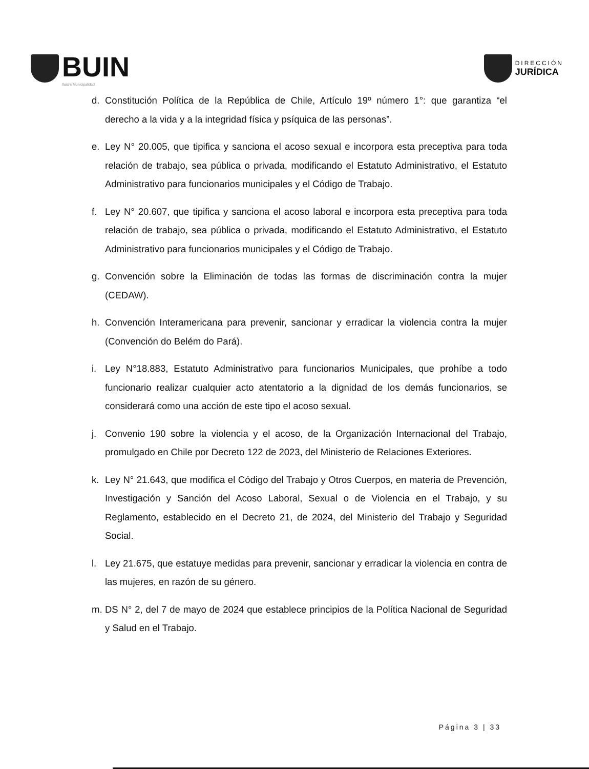BUIN
Ilustre Municipalidad
DIRECCIÓN
JURÍDICA
d. Constitución Política de la República de Chile, Artículo 19º número 1°: que garantiza “el derecho a la vida y a la integridad física y psíquica de las personas”.
e. Ley N° 20.005, que tipifica y sanciona el acoso sexual e incorpora esta preceptiva para toda relación de trabajo, sea pública o privada, modificando el Estatuto Administrativo, el Estatuto Administrativo para funcionarios municipales y el Código de Trabajo.
f. Ley N° 20.607, que tipifica y sanciona el acoso laboral e incorpora esta preceptiva para toda relación de trabajo, sea pública o privada, modificando el Estatuto Administrativo, el Estatuto Administrativo para funcionarios municipales y el Código de Trabajo.
g. Convención sobre la Eliminación de todas las formas de discriminación contra la mujer (CEDAW).
h. Convención Interamericana para prevenir, sancionar y erradicar la violencia contra la mujer (Convención do Belém do Pará).
i. Ley N°18.883, Estatuto Administrativo para funcionarios Municipales, que prohíbe a todo funcionario realizar cualquier acto atentatorio a la dignidad de los demás funcionarios, se considerará como una acción de este tipo el acoso sexual.
j. Convenio 190 sobre la violencia y el acoso, de la Organización Internacional del Trabajo, promulgado en Chile por Decreto 122 de 2023, del Ministerio de Relaciones Exteriores.
k. Ley N° 21.643, que modifica el Código del Trabajo y Otros Cuerpos, en materia de Prevención, Investigación y Sanción del Acoso Laboral, Sexual o de Violencia en el Trabajo, y su Reglamento, establecido en el Decreto 21, de 2024, del Ministerio del Trabajo y Seguridad Social.
l. Ley 21.675, que estatuye medidas para prevenir, sancionar y erradicar la violencia en contra de las mujeres, en razón de su género.
m. DS N° 2, del 7 de mayo de 2024 que establece principios de la Política Nacional de Seguridad y Salud en el Trabajo.
Página 3 | 33